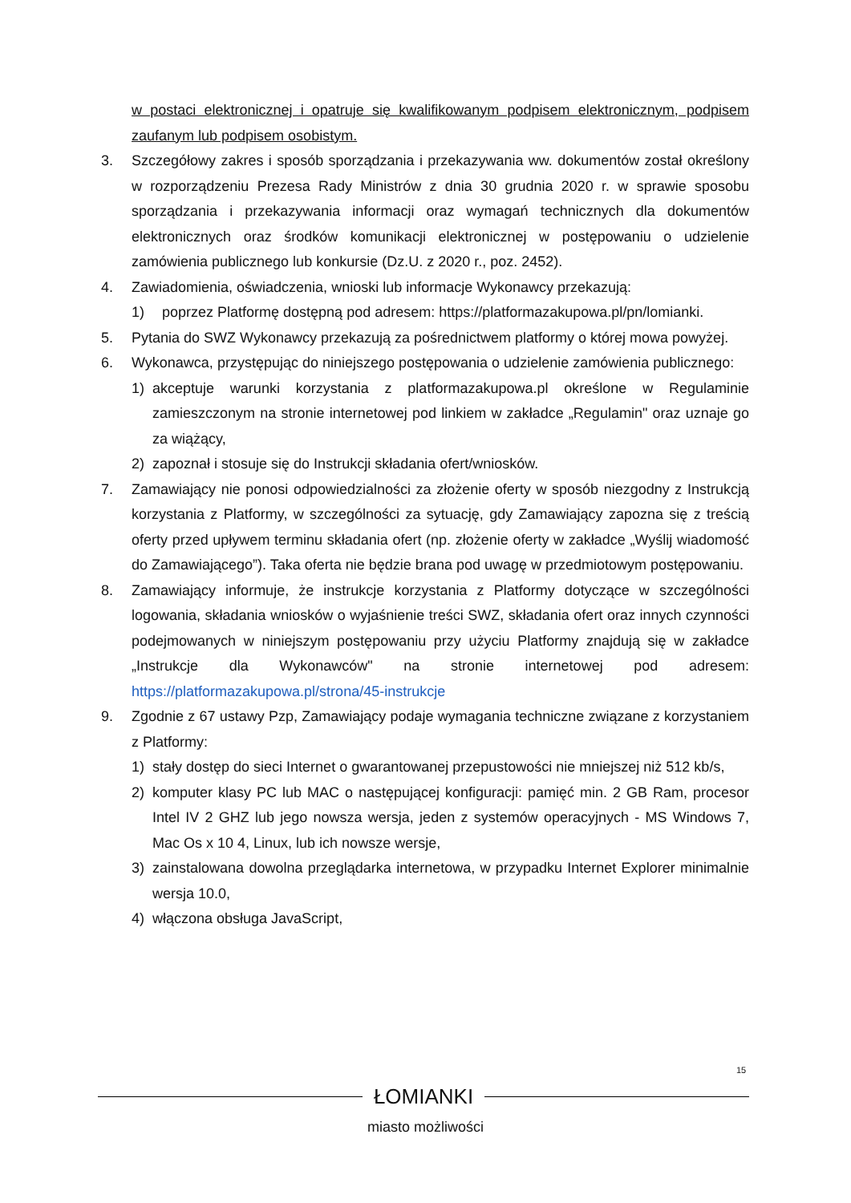w postaci elektronicznej i opatruje się kwalifikowanym podpisem elektronicznym, podpisem zaufanym lub podpisem osobistym.
3. Szczegółowy zakres i sposób sporządzania i przekazywania ww. dokumentów został określony w rozporządzeniu Prezesa Rady Ministrów z dnia 30 grudnia 2020 r. w sprawie sposobu sporządzania i przekazywania informacji oraz wymagań technicznych dla dokumentów elektronicznych oraz środków komunikacji elektronicznej w postępowaniu o udzielenie zamówienia publicznego lub konkursie (Dz.U. z 2020 r., poz. 2452).
4. Zawiadomienia, oświadczenia, wnioski lub informacje Wykonawcy przekazują:
1) poprzez Platformę dostępną pod adresem: https://platformazakupowa.pl/pn/lomianki.
5. Pytania do SWZ Wykonawcy przekazują za pośrednictwem platformy o której mowa powyżej.
6. Wykonawca, przystępując do niniejszego postępowania o udzielenie zamówienia publicznego:
1) akceptuje warunki korzystania z platformazakupowa.pl określone w Regulaminie zamieszczonym na stronie internetowej pod linkiem w zakładce „Regulamin" oraz uznaje go za wiążący,
2) zapoznał i stosuje się do Instrukcji składania ofert/wniosków.
7. Zamawiający nie ponosi odpowiedzialności za złożenie oferty w sposób niezgodny z Instrukcją korzystania z Platformy, w szczególności za sytuację, gdy Zamawiający zapozna się z treścią oferty przed upływem terminu składania ofert (np. złożenie oferty w zakładce „Wyślij wiadomość do Zamawiającego”). Taka oferta nie będzie brana pod uwagę w przedmiotowym postępowaniu.
8. Zamawiający informuje, że instrukcje korzystania z Platformy dotyczące w szczególności logowania, składania wniosków o wyjaśnienie treści SWZ, składania ofert oraz innych czynności podejmowanych w niniejszym postępowaniu przy użyciu Platformy znajdują się w zakładce „Instrukcje dla Wykonawców" na stronie internetowej pod adresem: https://platformazakupowa.pl/strona/45-instrukcje
9. Zgodnie z 67 ustawy Pzp, Zamawiający podaje wymagania techniczne związane z korzystaniem z Platformy:
1) stały dostęp do sieci Internet o gwarantowanej przepustowości nie mniejszej niż 512 kb/s,
2) komputer klasy PC lub MAC o następującej konfiguracji: pamięć min. 2 GB Ram, procesor Intel IV 2 GHZ lub jego nowsza wersja, jeden z systemów operacyjnych - MS Windows 7, Mac Os x 10 4, Linux, lub ich nowsze wersje,
3) zainstalowana dowolna przeglądarka internetowa, w przypadku Internet Explorer minimalnie wersja 10.0,
4) włączona obsługa JavaScript,
15
ŁOMIANKI
miasto możliwości